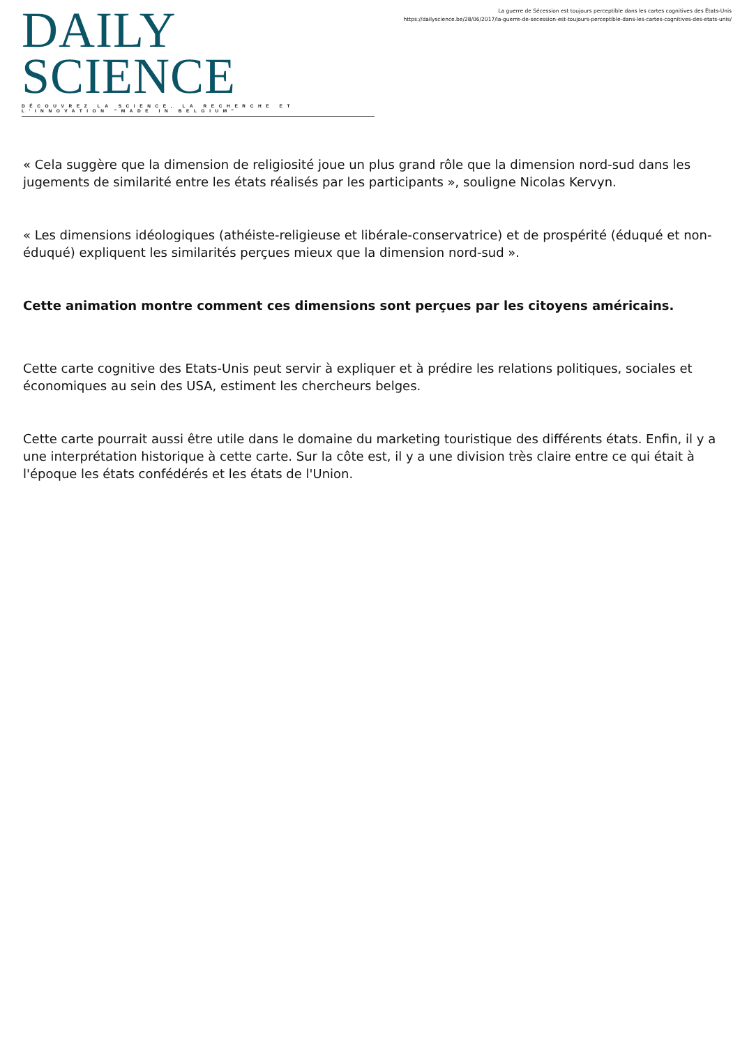DAILY SCIENCE
DÉCOUVREZ LA SCIENCE, LA RECHERCHE ET L'INNOVATION "MADE IN BELGIUM"
La guerre de Sécession est toujours perceptible dans les cartes cognitives des États-Unis
https://dailyscience.be/28/06/2017/la-guerre-de-secession-est-toujours-perceptible-dans-les-cartes-cognitives-des-etats-unis/
« Cela suggère que la dimension de religiosité joue un plus grand rôle que la dimension nord-sud dans les jugements de similarité entre les états réalisés par les participants », souligne Nicolas Kervyn.
« Les dimensions idéologiques (athéiste-religieuse et libérale-conservatrice) et de prospérité (éduqué et non-éduqué) expliquent les similarités perçues mieux que la dimension nord-sud ».
Cette animation montre comment ces dimensions sont perçues par les citoyens américains.
Cette carte cognitive des Etats-Unis peut servir à expliquer et à prédire les relations politiques, sociales et économiques au sein des USA, estiment les chercheurs belges.
Cette carte pourrait aussi être utile dans le domaine du marketing touristique des différents états. Enfin, il y a une interprétation historique à cette carte. Sur la côte est, il y a une division très claire entre ce qui était à l'époque les états confédérés et les états de l'Union.